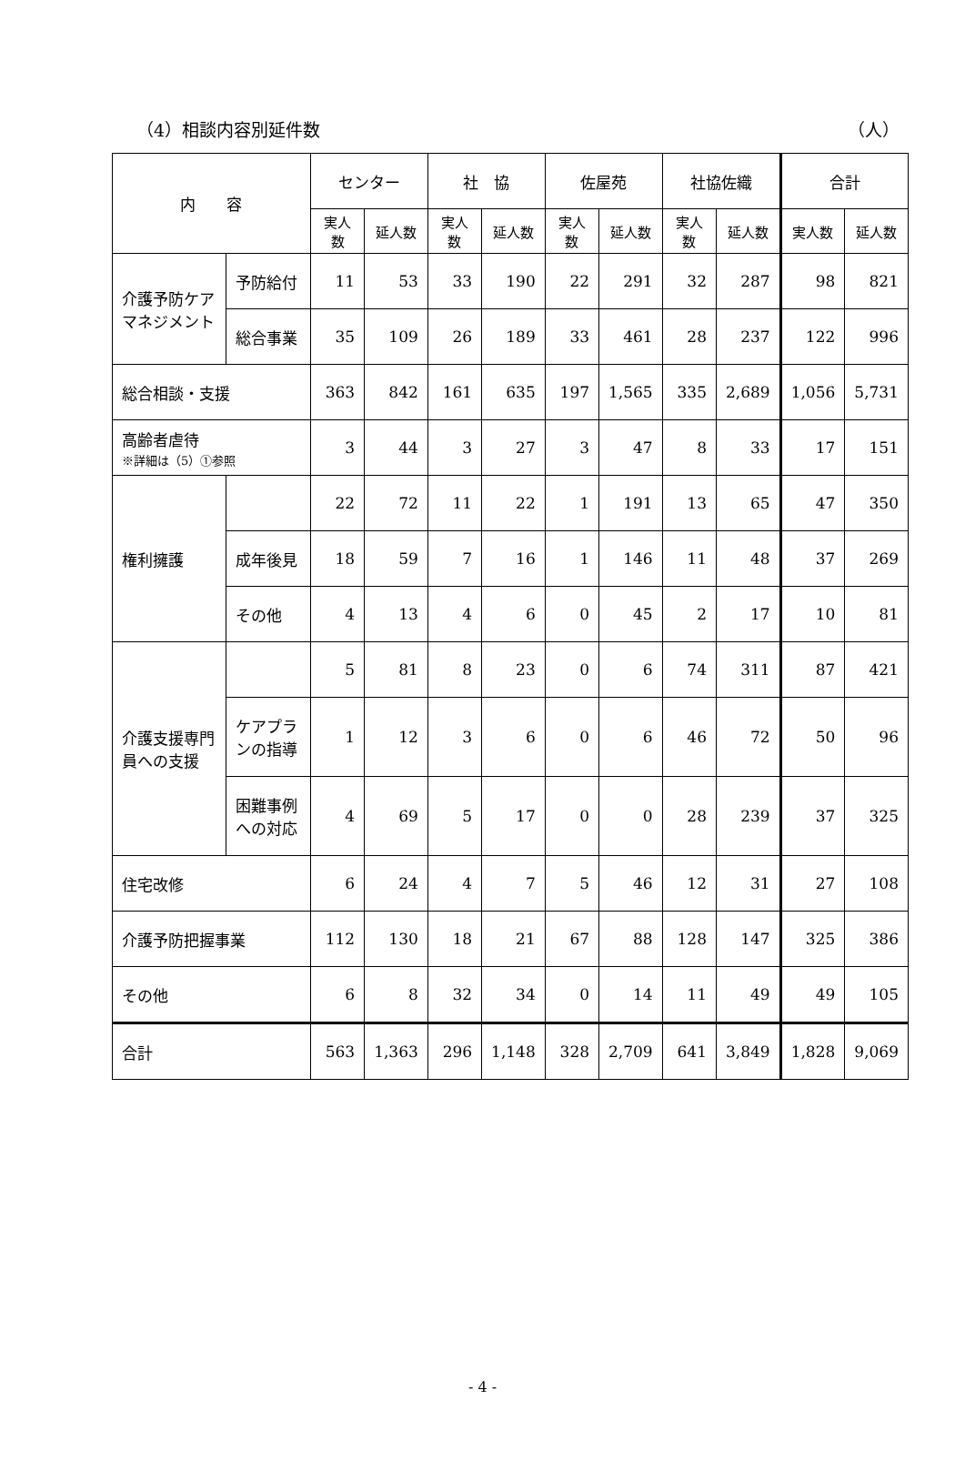（4）相談内容別延件数 （人）
| 内 容 | | センター | | 社 協 | | 佐屋苑 | | 社協佐織 | | 合計 | |
| --- | --- | --- | --- | --- | --- | --- | --- | --- | --- | --- | --- |
| | | 実人数 | 延人数 | 実人数 | 延人数 | 実人数 | 延人数 | 実人数 | 延人数 | 実人数 | 延人数 |
| 介護予防ケアマネジメント | 予防給付 | 11 | 53 | 33 | 190 | 22 | 291 | 32 | 287 | 98 | 821 |
| | 総合事業 | 35 | 109 | 26 | 189 | 33 | 461 | 28 | 237 | 122 | 996 |
| 総合相談・支援 | | 363 | 842 | 161 | 635 | 197 | 1,565 | 335 | 2,689 | 1,056 | 5,731 |
| 高齢者虐待 ※詳細は（5）①参照 | | 3 | 44 | 3 | 27 | 3 | 47 | 8 | 33 | 17 | 151 |
| 権利擁護 | | 22 | 72 | 11 | 22 | 1 | 191 | 13 | 65 | 47 | 350 |
| | 成年後見 | 18 | 59 | 7 | 16 | 1 | 146 | 11 | 48 | 37 | 269 |
| | その他 | 4 | 13 | 4 | 6 | 0 | 45 | 2 | 17 | 10 | 81 |
| 介護支援専門員への支援 | | 5 | 81 | 8 | 23 | 0 | 6 | 74 | 311 | 87 | 421 |
| | ケアプランの指導 | 1 | 12 | 3 | 6 | 0 | 6 | 46 | 72 | 50 | 96 |
| | 困難事例への対応 | 4 | 69 | 5 | 17 | 0 | 0 | 28 | 239 | 37 | 325 |
| 住宅改修 | | 6 | 24 | 4 | 7 | 5 | 46 | 12 | 31 | 27 | 108 |
| 介護予防把握事業 | | 112 | 130 | 18 | 21 | 67 | 88 | 128 | 147 | 325 | 386 |
| その他 | | 6 | 8 | 32 | 34 | 0 | 14 | 11 | 49 | 49 | 105 |
| 合計 | | 563 | 1,363 | 296 | 1,148 | 328 | 2,709 | 641 | 3,849 | 1,828 | 9,069 |
- 4 -